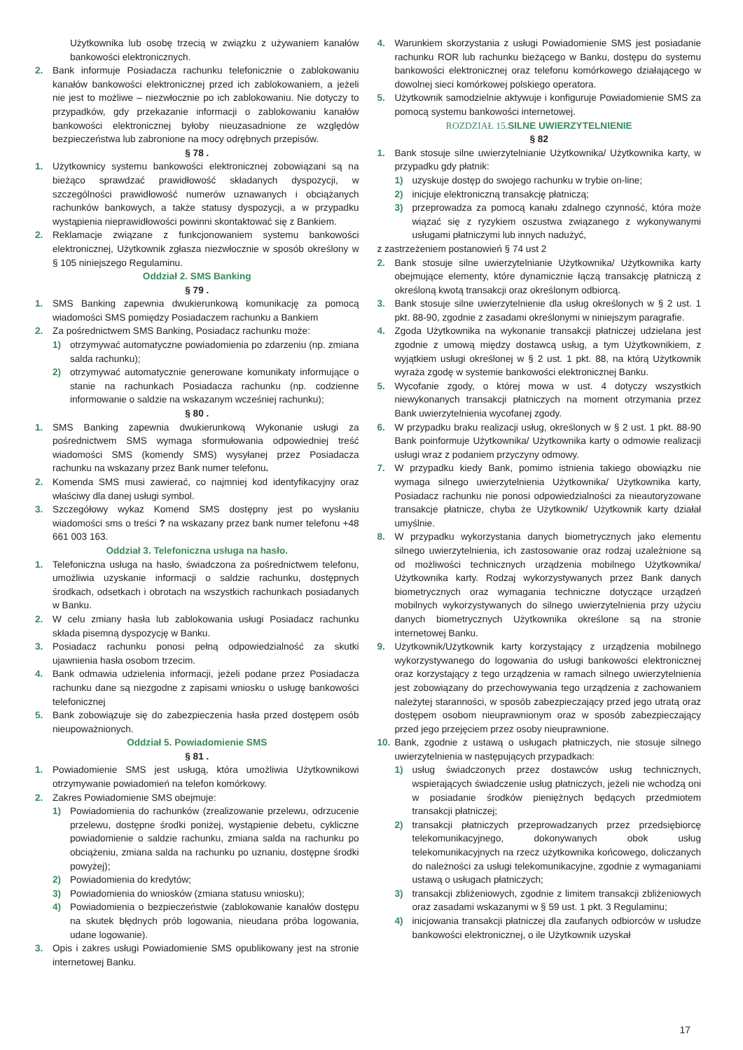Użytkownika lub osobę trzecią w związku z używaniem kanałów bankowości elektronicznych.
2. Bank informuje Posiadacza rachunku telefonicznie o zablokowaniu kanałów bankowości elektronicznej przed ich zablokowaniem, a jeżeli nie jest to możliwe – niezwłocznie po ich zablokowaniu. Nie dotyczy to przypadków, gdy przekazanie informacji o zablokowaniu kanałów bankowości elektronicznej byłoby nieuzasadnione ze względów bezpieczeństwa lub zabronione na mocy odrębnych przepisów.
§ 78 .
1. Użytkownicy systemu bankowości elektronicznej zobowiązani są na bieżąco sprawdzać prawidłowość składanych dyspozycji, w szczególności prawidłowość numerów uznawanych i obciążanych rachunków bankowych, a także statusy dyspozycji, a w przypadku wystąpienia nieprawidłowości powinni skontaktować się z Bankiem.
2. Reklamacje związane z funkcjonowaniem systemu bankowości elektronicznej, Użytkownik zgłasza niezwłocznie w sposób określony w § 105 niniejszego Regulaminu.
Oddział 2. SMS Banking
§ 79 .
1. SMS Banking zapewnia dwukierunkową komunikację za pomocą wiadomości SMS pomiędzy Posiadaczem rachunku a Bankiem
2. Za pośrednictwem SMS Banking, Posiadacz rachunku może:
1) otrzymywać automatyczne powiadomienia po zdarzeniu (np. zmiana salda rachunku);
2) otrzymywać automatycznie generowane komunikaty informujące o stanie na rachunkach Posiadacza rachunku (np. codzienne informowanie o saldzie na wskazanym wcześniej rachunku);
§ 80 .
1. SMS Banking zapewnia dwukierunkową Wykonanie usługi za pośrednictwem SMS wymaga sformułowania odpowiedniej treść wiadomości SMS (komendy SMS) wysyłanej przez Posiadacza rachunku na wskazany przez Bank numer telefonu.
2. Komenda SMS musi zawierać, co najmniej kod identyfikacyjny oraz właściwy dla danej usługi symbol.
3. Szczegółowy wykaz Komend SMS dostępny jest po wysłaniu wiadomości sms o treści ? na wskazany przez bank numer telefonu +48 661 003 163.
Oddział 3. Telefoniczna usługa na hasło.
1. Telefoniczna usługa na hasło, świadczona za pośrednictwem telefonu, umożliwia uzyskanie informacji o saldzie rachunku, dostępnych środkach, odsetkach i obrotach na wszystkich rachunkach posiadanych w Banku.
2. W celu zmiany hasła lub zablokowania usługi Posiadacz rachunku składa pisemną dyspozycję w Banku.
3. Posiadacz rachunku ponosi pełną odpowiedzialność za skutki ujawnienia hasła osobom trzecim.
4. Bank odmawia udzielenia informacji, jeżeli podane przez Posiadacza rachunku dane są niezgodne z zapisami wniosku o usługę bankowości telefonicznej
5. Bank zobowiązuje się do zabezpieczenia hasła przed dostępem osób nieupoważnionych.
Oddział 5. Powiadomienie SMS
§ 81 .
1. Powiadomienie SMS jest usługą, która umożliwia Użytkownikowi otrzymywanie powiadomień na telefon komórkowy.
2. Zakres Powiadomienie SMS obejmuje:
1) Powiadomienia do rachunków (zrealizowanie przelewu, odrzucenie przelewu, dostępne środki poniżej, wystąpienie debetu, cykliczne powiadomienie o saldzie rachunku, zmiana salda na rachunku po obciążeniu, zmiana salda na rachunku po uznaniu, dostępne środki powyżej);
2) Powiadomienia do kredytów;
3) Powiadomienia do wniosków (zmiana statusu wniosku);
4) Powiadomienia o bezpieczeństwie (zablokowanie kanałów dostępu na skutek błędnych prób logowania, nieudana próba logowania, udane logowanie).
3. Opis i zakres usługi Powiadomienie SMS opublikowany jest na stronie internetowej Banku.
4. Warunkiem skorzystania z usługi Powiadomienie SMS jest posiadanie rachunku ROR lub rachunku bieżącego w Banku, dostępu do systemu bankowości elektronicznej oraz telefonu komórkowego działającego w dowolnej sieci komórkowej polskiego operatora.
5. Użytkownik samodzielnie aktywuje i konfiguruje Powiadomienie SMS za pomocą systemu bankowości internetowej.
ROZDZIAŁ 15. SILNE UWIERZYTELNIENIE
§ 82
1. Bank stosuje silne uwierzytelnianie Użytkownika/ Użytkownika karty, w przypadku gdy płatnik:
1) uzyskuje dostęp do swojego rachunku w trybie on-line;
2) inicjuje elektroniczną transakcję płatniczą;
3) przeprowadza za pomocą kanału zdalnego czynność, która może wiązać się z ryzykiem oszustwa związanego z wykonywanymi usługami płatniczymi lub innych nadużyć,
z zastrzeżeniem postanowień § 74 ust 2
2. Bank stosuje silne uwierzytelnianie Użytkownika/ Użytkownika karty obejmujące elementy, które dynamicznie łączą transakcję płatniczą z określoną kwotą transakcji oraz określonym odbiorcą.
3. Bank stosuje silne uwierzytelnienie dla usług określonych w § 2 ust. 1 pkt. 88-90, zgodnie z zasadami określonymi w niniejszym paragrafie.
4. Zgoda Użytkownika na wykonanie transakcji płatniczej udzielana jest zgodnie z umową między dostawcą usług, a tym Użytkownikiem, z wyjątkiem usługi określonej w § 2 ust. 1 pkt. 88, na którą Użytkownik wyraża zgodę w systemie bankowości elektronicznej Banku.
5. Wycofanie zgody, o której mowa w ust. 4 dotyczy wszystkich niewykonanych transakcji płatniczych na moment otrzymania przez Bank uwierzytelnienia wycofanej zgody.
6. W przypadku braku realizacji usług, określonych w § 2 ust. 1 pkt. 88-90 Bank poinformuje Użytkownika/ Użytkownika karty o odmowie realizacji usługi wraz z podaniem przyczyny odmowy.
7. W przypadku kiedy Bank, pomimo istnienia takiego obowiązku nie wymaga silnego uwierzytelnienia Użytkownika/ Użytkownika karty, Posiadacz rachunku nie ponosi odpowiedzialności za nieautoryzowane transakcje płatnicze, chyba że Użytkownik/ Użytkownik karty działał umyślnie.
8. W przypadku wykorzystania danych biometrycznych jako elementu silnego uwierzytelnienia, ich zastosowanie oraz rodzaj uzależnione są od możliwości technicznych urządzenia mobilnego Użytkownika/ Użytkownika karty. Rodzaj wykorzystywanych przez Bank danych biometrycznych oraz wymagania techniczne dotyczące urządzeń mobilnych wykorzystywanych do silnego uwierzytelnienia przy użyciu danych biometrycznych Użytkownika określone są na stronie internetowej Banku.
9. Użytkownik/Użytkownik karty korzystający z urządzenia mobilnego wykorzystywanego do logowania do usługi bankowości elektronicznej oraz korzystający z tego urządzenia w ramach silnego uwierzytelnienia jest zobowiązany do przechowywania tego urządzenia z zachowaniem należytej staranności, w sposób zabezpieczający przed jego utratą oraz dostępem osobom nieuprawnionym oraz w sposób zabezpieczający przed jego przejęciem przez osoby nieuprawnione.
10. Bank, zgodnie z ustawą o usługach płatniczych, nie stosuje silnego uwierzytelnienia w następujących przypadkach:
1) usług świadczonych przez dostawców usług technicznych, wspierających świadczenie usług płatniczych, jeżeli nie wchodzą oni w posiadanie środków pieniężnych będących przedmiotem transakcji płatniczej;
2) transakcji płatniczych przeprowadzanych przez przedsiębiorcę telekomunikacyjnego, dokonywanych obok usług telekomunikacyjnych na rzecz użytkownika końcowego, doliczanych do należności za usługi telekomunikacyjne, zgodnie z wymaganiami ustawą o usługach płatniczych;
3) transakcji zbliżeniowych, zgodnie z limitem transakcji zbliżeniowych oraz zasadami wskazanymi w § 59 ust. 1 pkt. 3 Regulaminu;
4) inicjowania transakcji płatniczej dla zaufanych odbiorców w usłudze bankowości elektronicznej, o ile Użytkownik uzyskał
17